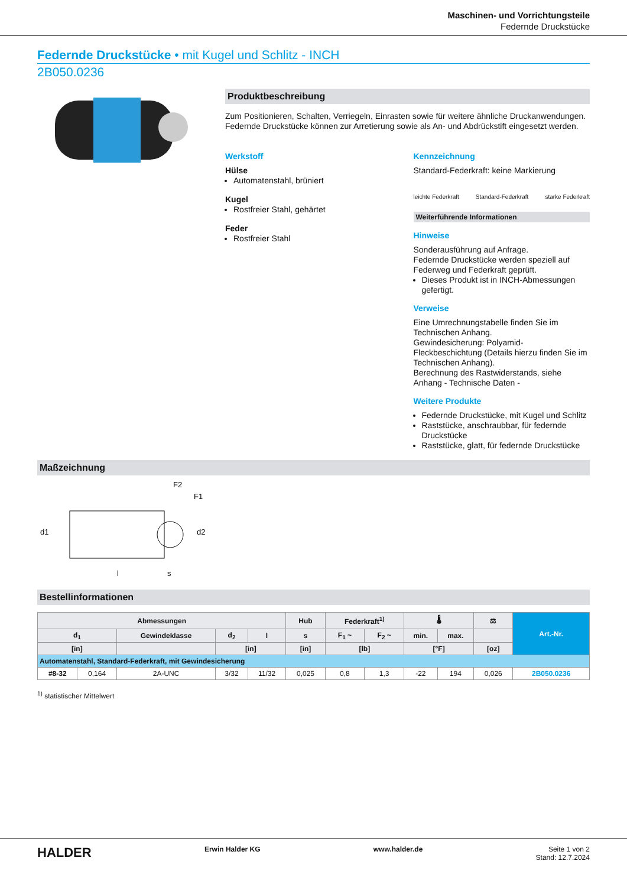Maschinen- und Vorrichtungsteile
Federnde Druckstücke
Federnde Druckstücke • mit Kugel und Schlitz - INCH
2B050.0236
Produktbeschreibung
Zum Positionieren, Schalten, Verriegeln, Einrasten sowie für weitere ähnliche Druckanwendungen.
Federnde Druckstücke können zur Arretierung sowie als An- und Abdrückstift eingesetzt werden.
Werkstoff
Hülse
Automatenstahl, brüniert
Kugel
Rostfreier Stahl, gehärtet
Feder
Rostfreier Stahl
Kennzeichnung
Standard-Federkraft: keine Markierung
leichte Federkraft Standard-Federkraft starke Federkraft
Weiterführende Informationen
Hinweise
Sonderausführung auf Anfrage.
Federnde Druckstücke werden speziell auf Federweg und Federkraft geprüft.
Dieses Produkt ist in INCH-Abmessungen gefertigt.
Verweise
Eine Umrechnungstabelle finden Sie im Technischen Anhang.
Gewindesicherung: Polyamid-Fleckbeschichtung (Details hierzu finden Sie im Technischen Anhang).
Berechnung des Rastwiderstands, siehe Anhang - Technische Daten -
Weitere Produkte
Federnde Druckstücke, mit Kugel und Schlitz
Raststücke, anschraubbar, für federnde Druckstücke
Raststücke, glatt, für federnde Druckstücke
Maßzeichnung
d1
l
s
F2
F1
d2
Bestellinformationen
| Abmessungen | | | | | Hub | Federkraft<sup>1)</sup> | | 🌡 | | ⚖ | Art.-Nr. |
| --- | --- | --- | --- | --- | --- | --- | --- | --- | --- | --- | --- |
| d<sub>1</sub> | | Gewindeklasse | d<sub>2</sub> | l | s | F<sub>1</sub> ~ | F<sub>2</sub> ~ | min. | max. | | |
| [in] | | | [in] | | [in] | [lb] | | [°F] | | [oz] | |
| Automatenstahl, Standard-Federkraft, mit Gewindesicherung | | | | | | | | | | | |
| #8-32 | 0,164 | 2A-UNC | 3/32 | 11/32 | 0,025 | 0,8 | 1,3 | -22 | 194 | 0,026 | 2B050.0236 |
<sup>1)</sup> statistischer Mittelwert
HALDER Erwin Halder KG www.halder.de Seite 1 von 2
Stand: 12.7.2024